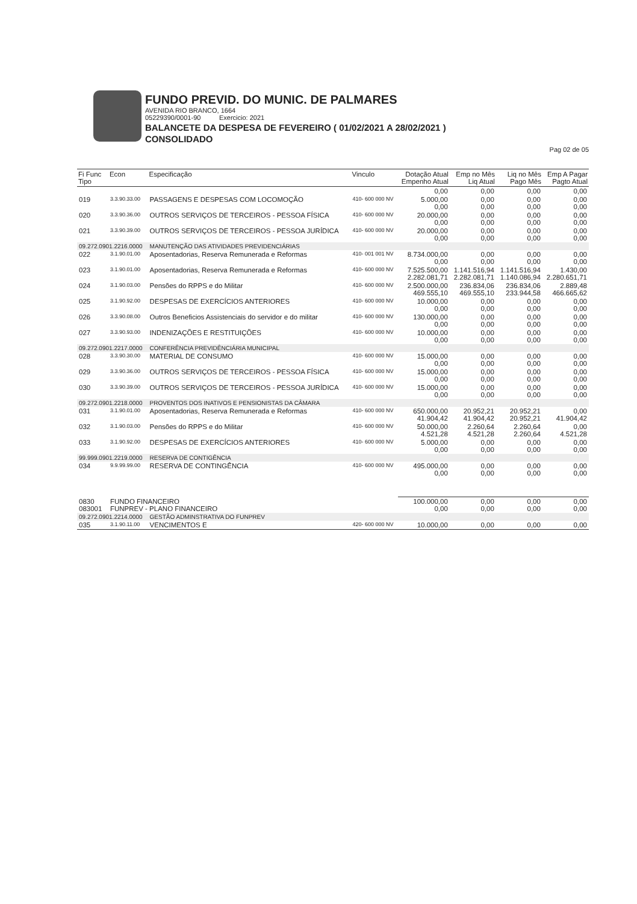FUNDO PREVID. DO MUNIC. DE PALMARES
AVENIDA RIO BRANCO, 1664
05229390/0001-90 Exercicio: 2021
BALANCETE DA DESPESA DE FEVEREIRO ( 01/02/2021 A 28/02/2021 )
CONSOLIDADO
Pag 02 de 05
| Fi Func Tipo | Econ | Especificação | Vinculo | Dotação Atual Empenho Atual | Emp no Mês Liq Atual | Liq no Mês Pago Mês | Emp A Pagar Pagto Atual |
| --- | --- | --- | --- | --- | --- | --- | --- |
| | | | | 0,00 | 0,00 | 0,00 | 0,00 |
| 019 | 3.3.90.33.00 | PASSAGENS E DESPESAS COM LOCOMOÇÃO | 410- 600 000 NV | 5.000,00 0,00 | 0,00 0,00 | 0,00 0,00 | 0,00 0,00 |
| 020 | 3.3.90.36.00 | OUTROS SERVIÇOS DE TERCEIROS - PESSOA FÍSICA | 410- 600 000 NV | 20.000,00 0,00 | 0,00 0,00 | 0,00 0,00 | 0,00 0,00 |
| 021 | 3.3.90.39.00 | OUTROS SERVIÇOS DE TERCEIROS - PESSOA JURÍDICA | 410- 600 000 NV | 20.000,00 0,00 | 0,00 0,00 | 0,00 0,00 | 0,00 0,00 |
| 09.272.0901.2216.0000 | | MANUTENÇÃO DAS ATIVIDADES PREVIDENCIÁRIAS | | | | | |
| 022 | 3.1.90.01.00 | Aposentadorias, Reserva Remunerada e Reformas | 410- 001 001 NV | 8.734.000,00 0,00 | 0,00 0,00 | 0,00 0,00 | 0,00 0,00 |
| 023 | 3.1.90.01.00 | Aposentadorias, Reserva Remunerada e Reformas | 410- 600 000 NV | 7.525.500,00 2.282.081,71 | 1.141.516,94 2.282.081,71 | 1.141.516,94 1.140.086,94 | 1.430,00 2.280.651,71 |
| 024 | 3.1.90.03.00 | Pensões do RPPS e do Militar | 410- 600 000 NV | 2.500.000,00 469.555,10 | 236.834,06 469.555,10 | 236.834,06 233.944,58 | 2.889,48 466.665,62 |
| 025 | 3.1.90.92.00 | DESPESAS DE EXERCÍCIOS ANTERIORES | 410- 600 000 NV | 10.000,00 0,00 | 0,00 0,00 | 0,00 0,00 | 0,00 0,00 |
| 026 | 3.3.90.08.00 | Outros Beneficios Assistenciais do servidor e do militar | 410- 600 000 NV | 130.000,00 0,00 | 0,00 0,00 | 0,00 0,00 | 0,00 0,00 |
| 027 | 3.3.90.93.00 | INDENIZAÇÕES E RESTITUIÇÕES | 410- 600 000 NV | 10.000,00 0,00 | 0,00 0,00 | 0,00 0,00 | 0,00 0,00 |
| 09.272.0901.2217.0000 | | CONFERÊNCIA PREVIDÊNCIÁRIA MUNICIPAL | | | | | |
| 028 | 3.3.90.30.00 | MATERIAL DE CONSUMO | 410- 600 000 NV | 15.000,00 0,00 | 0,00 0,00 | 0,00 0,00 | 0,00 0,00 |
| 029 | 3.3.90.36.00 | OUTROS SERVIÇOS DE TERCEIROS - PESSOA FÍSICA | 410- 600 000 NV | 15.000,00 0,00 | 0,00 0,00 | 0,00 0,00 | 0,00 0,00 |
| 030 | 3.3.90.39.00 | OUTROS SERVIÇOS DE TERCEIROS - PESSOA JURÍDICA | 410- 600 000 NV | 15.000,00 0,00 | 0,00 0,00 | 0,00 0,00 | 0,00 0,00 |
| 09.272.0901.2218.0000 | | PROVENTOS DOS INATIVOS E PENSIONISTAS DA CÂMARA | | | | | |
| 031 | 3.1.90.01.00 | Aposentadorias, Reserva Remunerada e Reformas | 410- 600 000 NV | 650.000,00 41.904,42 | 20.952,21 41.904,42 | 20.952,21 20.952,21 | 0,00 41.904,42 |
| 032 | 3.1.90.03.00 | Pensões do RPPS e do Militar | 410- 600 000 NV | 50.000,00 4.521,28 | 2.260,64 4.521,28 | 2.260,64 2.260,64 | 0,00 4.521,28 |
| 033 | 3.1.90.92.00 | DESPESAS DE EXERCÍCIOS ANTERIORES | 410- 600 000 NV | 5.000,00 0,00 | 0,00 0,00 | 0,00 0,00 | 0,00 0,00 |
| 99.999.0901.2219.0000 | | RESERVA DE CONTIGÊNCIA | | | | | |
| 034 | 9.9.99.99.00 | RESERVA DE CONTINGÊNCIA | 410- 600 000 NV | 495.000,00 0,00 | 0,00 0,00 | 0,00 0,00 | 0,00 0,00 |
| 0830 083001 | FUNDO FINANCEIRO FUNPREV - PLANO FINANCEIRO | | | 100.000,00 0,00 | 0,00 0,00 | 0,00 0,00 | 0,00 0,00 |
| 09.272.0901.2214.0000 | | GESTÃO ADMINSTRATIVA DO FUNPREV | | | | | |
| 035 | 3.1.90.11.00 | VENCIMENTOS E | 420- 600 000 NV | 10.000,00 | 0,00 | 0,00 | 0,00 |